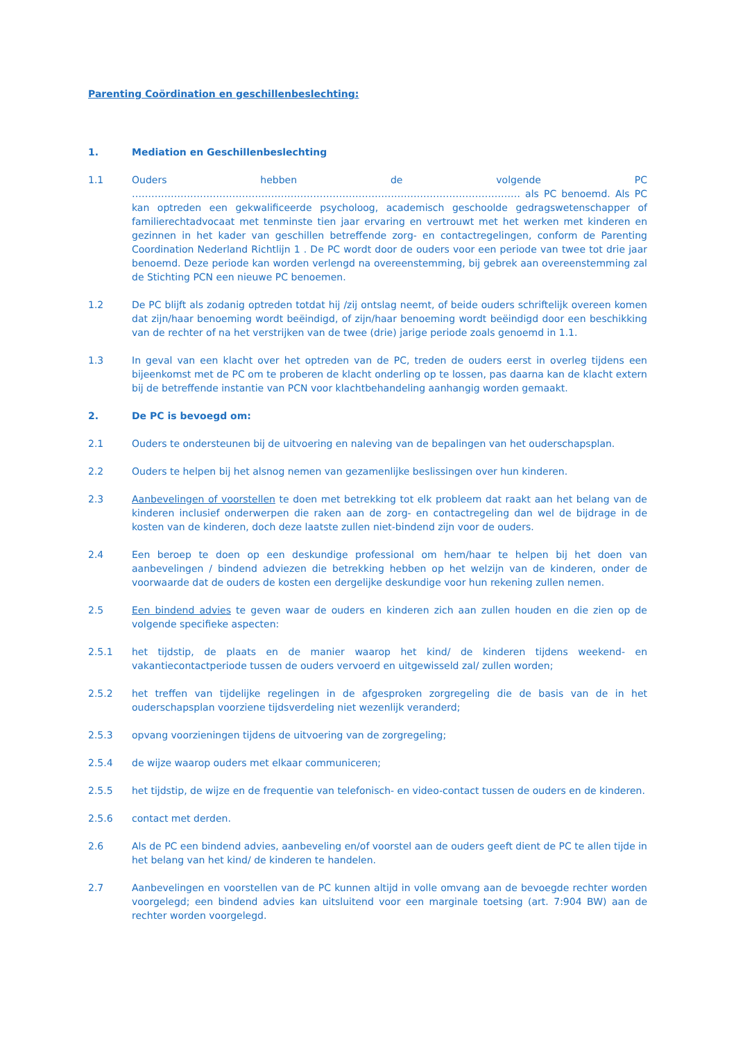Parenting Coördination en geschillenbeslechting:
1. Mediation en Geschillenbeslechting
1.1 Ouders hebben de volgende PC ………………………………………………………………………………………………………… als PC benoemd. Als PC kan optreden een gekwalificeerde psycholoog, academisch geschoolde gedragswetenschapper of familierechtadvocaat met tenminste tien jaar ervaring en vertrouwt met het werken met kinderen en gezinnen in het kader van geschillen betreffende zorg- en contactregelingen, conform de Parenting Coordination Nederland Richtlijn 1 . De PC wordt door de ouders voor een periode van twee tot drie jaar benoemd. Deze periode kan worden verlengd na overeenstemming, bij gebrek aan overeenstemming zal de Stichting PCN een nieuwe PC benoemen.
1.2 De PC blijft als zodanig optreden totdat hij /zij ontslag neemt, of beide ouders schriftelijk overeen komen dat zijn/haar benoeming wordt beëindigd, of zijn/haar benoeming wordt beëindigd door een beschikking van de rechter of na het verstrijken van de twee (drie) jarige periode zoals genoemd in 1.1.
1.3 In geval van een klacht over het optreden van de PC, treden de ouders eerst in overleg tijdens een bijeenkomst met de PC om te proberen de klacht onderling op te lossen, pas daarna kan de klacht extern bij de betreffende instantie van PCN voor klachtbehandeling aanhangig worden gemaakt.
2. De PC is bevoegd om:
2.1 Ouders te ondersteunen bij de uitvoering en naleving van de bepalingen van het ouderschapsplan.
2.2 Ouders te helpen bij het alsnog nemen van gezamenlijke beslissingen over hun kinderen.
2.3 Aanbevelingen of voorstellen te doen met betrekking tot elk probleem dat raakt aan het belang van de kinderen inclusief onderwerpen die raken aan de zorg- en contactregeling dan wel de bijdrage in de kosten van de kinderen, doch deze laatste zullen niet-bindend zijn voor de ouders.
2.4 Een beroep te doen op een deskundige professional om hem/haar te helpen bij het doen van aanbevelingen / bindend adviezen die betrekking hebben op het welzijn van de kinderen, onder de voorwaarde dat de ouders de kosten een dergelijke deskundige voor hun rekening zullen nemen.
2.5 Een bindend advies te geven waar de ouders en kinderen zich aan zullen houden en die zien op de volgende specifieke aspecten:
2.5.1 het tijdstip, de plaats en de manier waarop het kind/ de kinderen tijdens weekend- en vakantiecontactperiode tussen de ouders vervoerd en uitgewisseld zal/ zullen worden;
2.5.2 het treffen van tijdelijke regelingen in de afgesproken zorgregeling die de basis van de in het ouderschapsplan voorziene tijdsverdeling niet wezenlijk veranderd;
2.5.3 opvang voorzieningen tijdens de uitvoering van de zorgregeling;
2.5.4 de wijze waarop ouders met elkaar communiceren;
2.5.5 het tijdstip, de wijze en de frequentie van telefonisch- en video-contact tussen de ouders en de kinderen.
2.5.6 contact met derden.
2.6 Als de PC een bindend advies, aanbeveling en/of voorstel aan de ouders geeft dient de PC te allen tijde in het belang van het kind/ de kinderen te handelen.
2.7 Aanbevelingen en voorstellen van de PC kunnen altijd in volle omvang aan de bevoegde rechter worden voorgelegd; een bindend advies kan uitsluitend voor een marginale toetsing (art. 7:904 BW) aan de rechter worden voorgelegd.